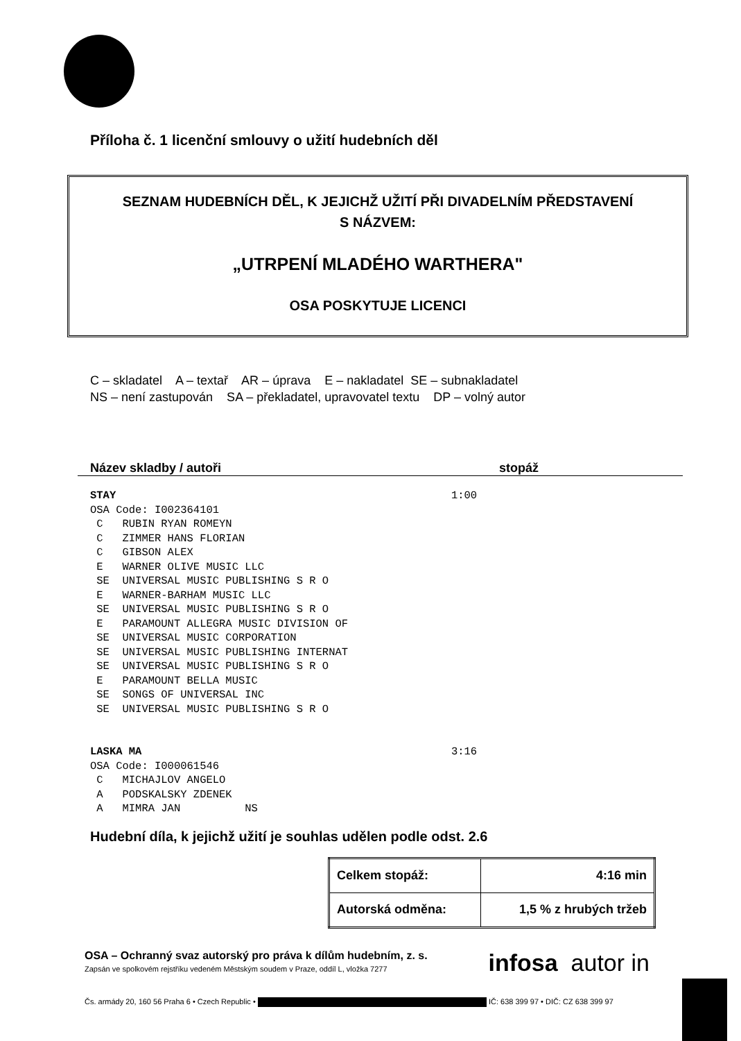Příloha č. 1 licenční smlouvy o užití hudebních děl
SEZNAM HUDEBNÍCH DĚL, K JEJICHŽ UŽITÍ PŘI DIVADELNÍM PŘEDSTAVENÍ
S NÁZVEM:
„UTRPENÍ MLADÉHO WARTHERA"
OSA POSKYTUJE LICENCI
C – skladatel A – textař AR – úprava E – nakladatel SE – subnakladatel
NS – není zastupován SA – překladatel, upravovatel textu DP – volný autor
Název skladby / autoři stopáž
STAY                                                    1:00
OSA Code: I002364101
 C   RUBIN RYAN ROMEYN
 C   ZIMMER HANS FLORIAN
 C   GIBSON ALEX
 E   WARNER OLIVE MUSIC LLC
 SE  UNIVERSAL MUSIC PUBLISHING S R O
 E   WARNER-BARHAM MUSIC LLC
 SE  UNIVERSAL MUSIC PUBLISHING S R O
 E   PARAMOUNT ALLEGRA MUSIC DIVISION OF
 SE  UNIVERSAL MUSIC CORPORATION
 SE  UNIVERSAL MUSIC PUBLISHING INTERNAT
 SE  UNIVERSAL MUSIC PUBLISHING S R O
 E   PARAMOUNT BELLA MUSIC
 SE  SONGS OF UNIVERSAL INC
 SE  UNIVERSAL MUSIC PUBLISHING S R O


LASKA MA                                                3:16
OSA Code: I000061546
 C   MICHAJLOV ANGELO
 A   PODSKALSKY ZDENEK
 A   MIMRA JAN          NS
Hudební díla, k jejichž užití je souhlas udělen podle odst. 2.6
| Celkem stopáž: | 4:16 min |
| Autorská odměna: | 1,5 % z hrubých tržeb |
OSA – Ochranný svaz autorský pro práva k dílům hudebním, z. s.
Zapsán ve spolkovém rejstříku vedeném Městským soudem v Praze, oddíl L, vložka 7277
infosa autor in
Čs. armády 20, 160 56 Praha 6 • Czech Republic • IČ: 638 399 97 • DIČ: CZ 638 399 97